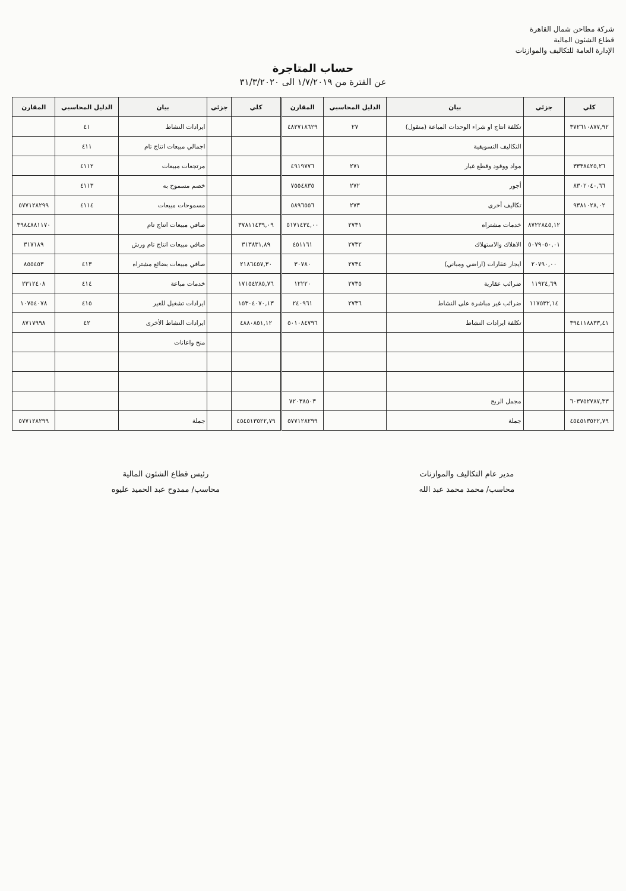شركة مطاحن شمال القاهرة
قطاع الشئون المالية
الإدارة العامة للتكاليف والموازنات
حساب المتاجرة
عن الفترة من ١/٧/٢٠١٩ الى ٣١/٣/٢٠٢٠
| كلي | جزئي | بيان | الدليل المحاسبي | المقارن | كلي | جزئي | بيان | الدليل المحاسبي | المقارن |
| --- | --- | --- | --- | --- | --- | --- | --- | --- | --- |
| ٣٧٢٦١٠٨٧٧,٩٢ | | تكلفة انتاج او شراء الوحدات المباعة (منقول) | ٢٧ | ٤٨٢٧١٨٦٢٩ | | | ايرادات النشاط | ٤١ | |
| | | التكاليف التسويقية | | | | | اجمالي مبيعات انتاج تام | ٤١١ | |
| ٣٣٣٨٤٢٥,٢٦ | | مواد ووقود وقطع غيار | ٢٧١ | ٤٩١٩٧٧٦ | | | مرتجعات مبيعات | ٤١١٢ | |
| ٨٣٠٢٠٤٠,٦٦ | | أجور | ٢٧٢ | ٧٥٥٤٨٣٥ | | | خصم مسموح به | ٤١١٣ | |
| ٩٣٨١٠٢٨,٠٢ | | تكاليف أخرى | ٢٧٣ | ٥٨٩٦٥٥٦ | | | مسموحات مبيعات | ٤١١٤ | ٥٧٧١٢٨٢٩٩ |
| | ٨٧٢٢٨٤٥,١٢ | خدمات مشتراه | ٢٧٣١ | ٥١٧١٤٣٤,٠٠ | ٣٧٨١١٤٣٩,٠٩ | | صافي مبيعات انتاج تام | | ٣٩٨٤٨٨١١٧٠ |
| | ٥٠٧٩٠٥٠,٠١ | الاهلاك والاستهلاك | ٢٧٣٢ | ٤٥١١٦١ | ٣١٣٨٣١,٨٩ | | صافي مبيعات انتاج تام ورش | | ٣١٧١٨٩ |
| | ٢٠٧٩٠,٠٠ | ايجار عقارات (اراضي ومباني) | ٢٧٣٤ | ٣٠٧٨٠ | ٢١٨٦٤٥٧,٣٠ | | صافي مبيعات بضائع مشتراه | ٤١٣ | ٨٥٥٤٥٣ |
| | ١١٩٢٤,٦٩ | ضرائب عقارية | ٢٧٣٥ | ١٢٢٢٠ | ١٧١٥٤٢٨٥,٧٦ | | خدمات مباعة | ٤١٤ | ٢٣١٢٤٠٨ |
| | ١١٧٥٣٢,١٤ | ضرائب غير مباشرة على النشاط | ٢٧٣٦ | ٢٤٠٩٦١ | ١٥٣٠٤٠٧٠,١٣ | | ايرادات تشغيل للغير | ٤١٥ | ١٠٧٥٤٠٧٨ |
| ٣٩٤١١٨٨٣٣,٤١ | | تكلفة ايرادات النشاط | | ٥٠١٠٨٤٧٩٦ | ٤٨٨٠٨٥١,١٢ | | ايرادات النشاط الأخرى | ٤٢ | ٨٧١٧٩٩٨ |
| | | | | | | | منح واعانات | | |
| ٦٠٣٧٥٢٧٨٧,٣٣ | | مجمل الربح | | ٧٢٠٣٨٥٠٣ | | | | | |
| ٤٥٤٥١٣٥٢٢,٧٩ | | جملة | | ٥٧٧١٢٨٢٩٩ | ٤٥٤٥١٣٥٢٢,٧٩ | | جملة | | ٥٧٧١٢٨٢٩٩ |
مدير عام التكاليف والموازنات
محاسب/ محمد محمد عبد الله
رئيس قطاع الشئون المالية
محاسب/ ممدوح عبد الحميد عليوه